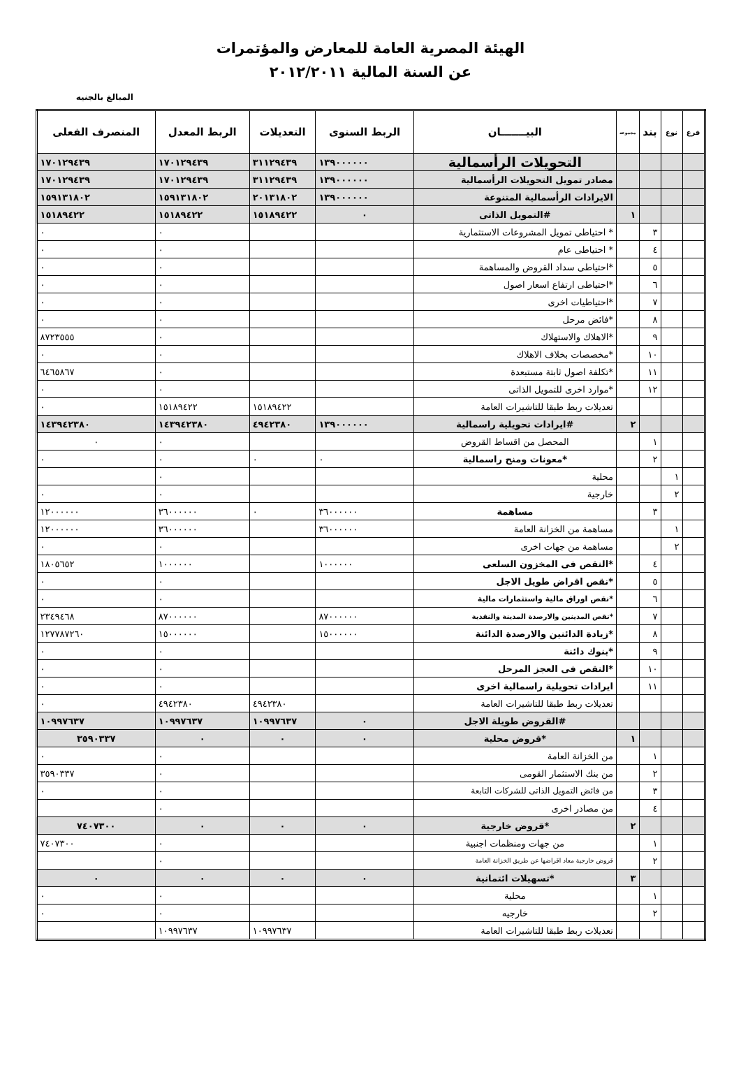الهيئة المصرية العامة للمعارض والمؤتمرات
عن السنة المالية ٢٠١٢/٢٠١١
المبالغ بالجنيه
| فرع | نوع | بند | مجموعة | البيـــــــان | الربط السنوى | التعديلات | الربط المعدل | المنصرف الفعلى |
| --- | --- | --- | --- | --- | --- | --- | --- | --- |
| | | | | التحويلات الرأسمالية | ١٣٩٠٠٠٠٠٠ | ٣١١٢٩٤٣٩ | ١٧٠١٢٩٤٣٩ | ١٧٠١٢٩٤٣٩ |
| | | | | مصادر تمويل التحويلات الرأسمالية | ١٣٩٠٠٠٠٠٠ | ٣١١٢٩٤٣٩ | ١٧٠١٢٩٤٣٩ | ١٧٠١٢٩٤٣٩ |
| | | | | الايرادات الرأسمالية المتنوعة | ١٣٩٠٠٠٠٠٠ | ٢٠١٣١٨٠٢ | ١٥٩١٣١٨٠٢ | ١٥٩١٣١٨٠٢ |
| | | | ١ | #التمويل الذاتى | ٠ | ١٥١٨٩٤٢٢ | ١٥١٨٩٤٢٢ | ١٥١٨٩٤٢٢ |
| | | ٣ | | * احتياطى تمويل المشروعات الاستثمارية | | | ٠ | ٠ |
| | | ٤ | | * احتياطى عام | | | ٠ | ٠ |
| | | ٥ | | *احتياطى سداد القروض والمساهمة | | | ٠ | ٠ |
| | | ٦ | | *احتياطى ارتفاع اسعار اصول | | | ٠ | ٠ |
| | | ٧ | | *احتياطيات اخرى | | | ٠ | ٠ |
| | | ٨ | | *فائض مرحل | | | ٠ | ٠ |
| | | ٩ | | *الاهلاك والاستهلاك | | | ٠ | ٨٧٢٣٥٥٥ |
| | | ١٠ | | *مخصصات بخلاف الاهلاك | | | ٠ | ٠ |
| | | ١١ | | *تكلفة اصول ثابتة مستبعدة | | | ٠ | ٦٤٦٥٨٦٧ |
| | | ١٢ | | *موارد اخرى للتمويل الذاتى | | | ٠ | ٠ |
| | | | | تعديلات ربط طبقا للتاشيرات العامة | | ١٥١٨٩٤٢٢ | ١٥١٨٩٤٢٢ | ٠ |
| | | | ٢ | #ايرادات تحويلية راسمالية | ١٣٩٠٠٠٠٠٠ | ٤٩٤٢٣٨٠ | ١٤٣٩٤٢٣٨٠ | ١٤٣٩٤٢٣٨٠ |
| | | ١ | | المحصل من اقساط القروض | | | ٠ | ٠ |
| | | ٢ | | *معونات ومنح راسمالية | ٠ | ٠ | ٠ | ٠ |
| | ١ | | | محلية | | | ٠ | |
| | ٢ | | | خارجية | | | ٠ | ٠ |
| | | ٣ | | مساهمة | ٣٦٠٠٠٠٠٠ | ٠ | ٣٦٠٠٠٠٠٠ | ١٢٠٠٠٠٠٠ |
| | ١ | | | مساهمة من الخزانة العامة | ٣٦٠٠٠٠٠٠ | | ٣٦٠٠٠٠٠٠ | ١٢٠٠٠٠٠٠ |
| | ٢ | | | مساهمة من جهات اخرى | | | ٠ | ٠ |
| | | ٤ | | *النقص فى المخزون السلعى | ١٠٠٠٠٠٠ | | ١٠٠٠٠٠٠ | ١٨٠٥٦٥٢ |
| | | ٥ | | *نقص اقراض طويل الاجل | | | ٠ | ٠ |
| | | ٦ | | *نقص اوراق مالية واستثمارات مالية | | | ٠ | ٠ |
| | | ٧ | | *نقص المدينين والارصدة المدينة والنقدية | ٨٧٠٠٠٠٠٠ | | ٨٧٠٠٠٠٠٠ | ٢٣٤٩٤٦٨ |
| | | ٨ | | *زيادة الدائنين والارصدة الدائنة | ١٥٠٠٠٠٠٠ | | ١٥٠٠٠٠٠٠ | ١٢٧٧٨٧٢٦٠ |
| | | ٩ | | *بنوك دائنة | | | ٠ | ٠ |
| | | ١٠ | | *النقص فى العجز المرحل | | | ٠ | ٠ |
| | | ١١ | | ايرادات تحويلية راسمالية اخرى | | | ٠ | ٠ |
| | | | | تعديلات ربط طبقا للتاشيرات العامة | | ٤٩٤٢٣٨٠ | ٤٩٤٢٣٨٠ | ٠ |
| | | | | #القروض طويلة الاجل | ٠ | ١٠٩٩٧٦٣٧ | ١٠٩٩٧٦٣٧ | ١٠٩٩٧٦٣٧ |
| | | | ١ | *قروض محلية | ٠ | ٠ | ٠ | ٣٥٩٠٣٣٧ |
| | | ١ | | من الخزانة العامة | | | ٠ | ٠ |
| | | ٢ | | من بنك الاستثمار القومى | | | ٠ | ٣٥٩٠٣٣٧ |
| | | ٣ | | من فائض التمويل الذاتى للشركات التابعة | | | ٠ | ٠ |
| | | ٤ | | من مصادر اخرى | | | ٠ | |
| | | | ٢ | *قروض خارجية | ٠ | ٠ | ٠ | ٧٤٠٧٣٠٠ |
| | | ١ | | من جهات ومنظمات اجنبية | | | ٠ | ٧٤٠٧٣٠٠ |
| | | ٢ | | قروض خارجية معاد اقراضها عن طريق الخزانة العامة | | | ٠ | |
| | | | ٣ | *تسهيلات ائتمانية | ٠ | ٠ | ٠ | ٠ |
| | | ١ | | محلية | | | ٠ | ٠ |
| | | ٢ | | خارجيه | | | ٠ | ٠ |
| | | | | تعديلات ربط طبقا للتاشيرات العامة | | ١٠٩٩٧٦٣٧ | ١٠٩٩٧٦٣٧ | |